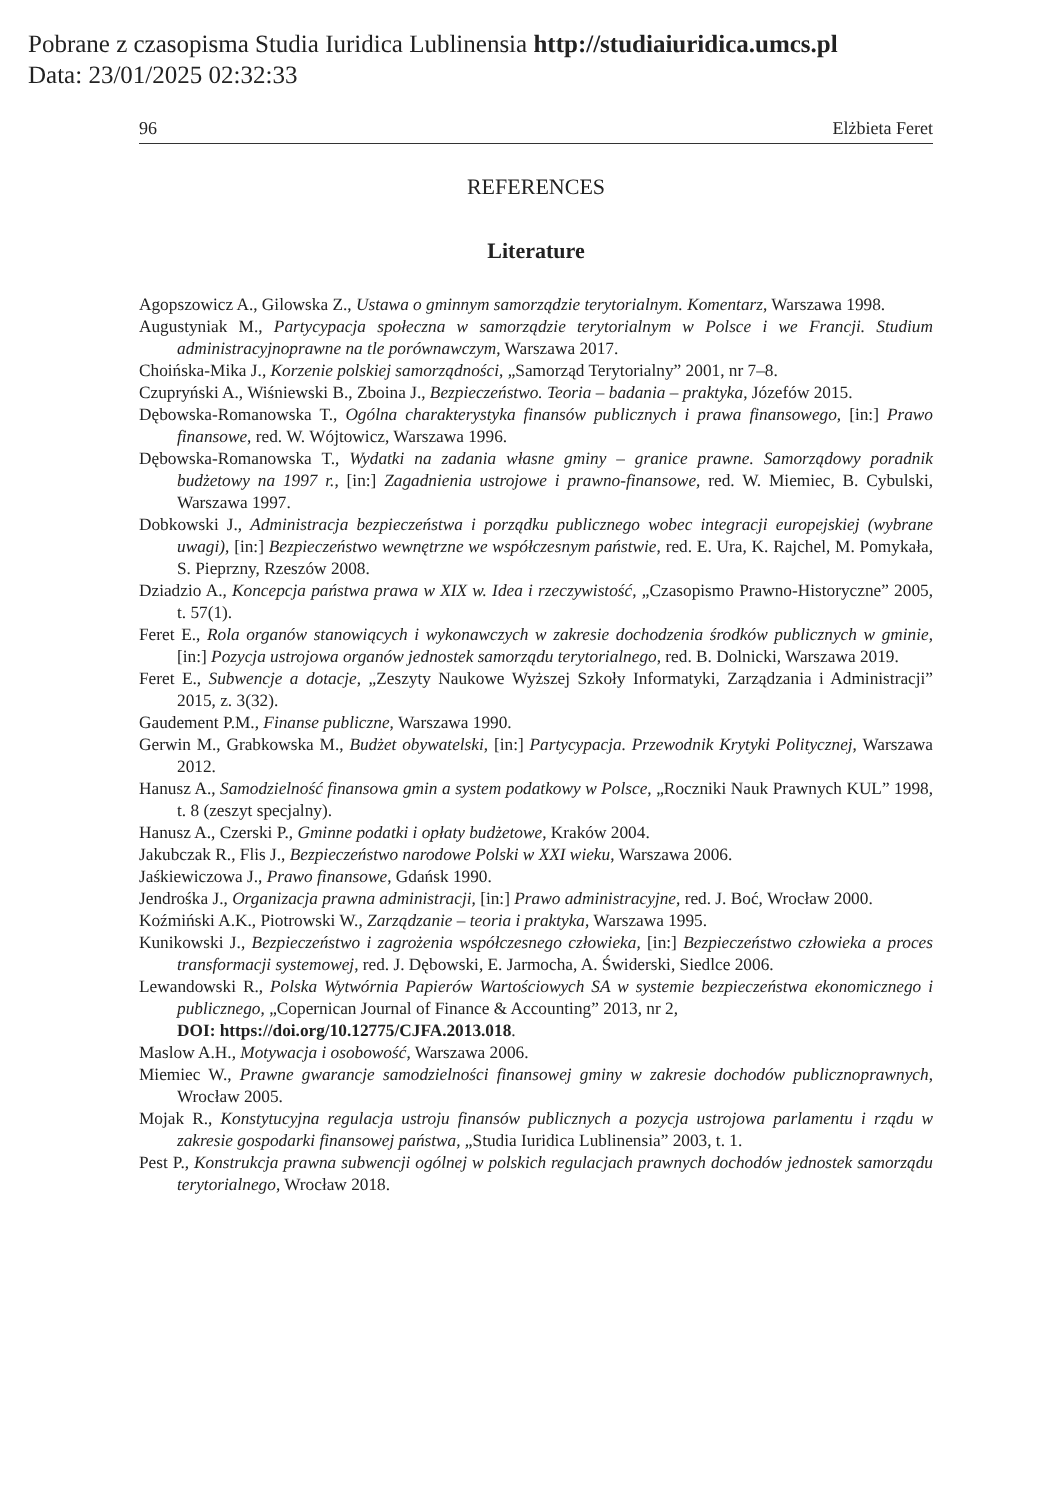Pobrane z czasopisma Studia Iuridica Lublinensia http://studiaiuridica.umcs.pl
Data: 23/01/2025 02:32:33
96 Elżbieta Feret
REFERENCES
Literature
Agopszowicz A., Gilowska Z., Ustawa o gminnym samorządzie terytorialnym. Komentarz, Warszawa 1998.
Augustyniak M., Partycypacja społeczna w samorządzie terytorialnym w Polsce i we Francji. Studium administracyjnoprawne na tle porównawczym, Warszawa 2017.
Choińska-Mika J., Korzenie polskiej samorządności, „Samorząd Terytorialny” 2001, nr 7–8.
Czupryński A., Wiśniewski B., Zboina J., Bezpieczeństwo. Teoria – badania – praktyka, Józefów 2015.
Dębowska-Romanowska T., Ogólna charakterystyka finansów publicznych i prawa finansowego, [in:] Prawo finansowe, red. W. Wójtowicz, Warszawa 1996.
Dębowska-Romanowska T., Wydatki na zadania własne gminy – granice prawne. Samorządowy poradnik budżetowy na 1997 r., [in:] Zagadnienia ustrojowe i prawno-finansowe, red. W. Miemiec, B. Cybulski, Warszawa 1997.
Dobkowski J., Administracja bezpieczeństwa i porządku publicznego wobec integracji europejskiej (wybrane uwagi), [in:] Bezpieczeństwo wewnętrzne we współczesnym państwie, red. E. Ura, K. Rajchel, M. Pomykała, S. Pieprzny, Rzeszów 2008.
Dziadzio A., Koncepcja państwa prawa w XIX w. Idea i rzeczywistość, „Czasopismo Prawno-Historyczne” 2005, t. 57(1).
Feret E., Rola organów stanowiących i wykonawczych w zakresie dochodzenia środków publicznych w gminie, [in:] Pozycja ustrojowa organów jednostek samorządu terytorialnego, red. B. Dolnicki, Warszawa 2019.
Feret E., Subwencje a dotacje, „Zeszyty Naukowe Wyższej Szkoły Informatyki, Zarządzania i Administracji” 2015, z. 3(32).
Gaudement P.M., Finanse publiczne, Warszawa 1990.
Gerwin M., Grabkowska M., Budżet obywatelski, [in:] Partycypacja. Przewodnik Krytyki Politycznej, Warszawa 2012.
Hanusz A., Samodzielność finansowa gmin a system podatkowy w Polsce, „Roczniki Nauk Prawnych KUL” 1998, t. 8 (zeszyt specjalny).
Hanusz A., Czerski P., Gminne podatki i opłaty budżetowe, Kraków 2004.
Jakubczak R., Flis J., Bezpieczeństwo narodowe Polski w XXI wieku, Warszawa 2006.
Jaśkiewiczowa J., Prawo finansowe, Gdańsk 1990.
Jendrośka J., Organizacja prawna administracji, [in:] Prawo administracyjne, red. J. Boć, Wrocław 2000.
Koźmiński A.K., Piotrowski W., Zarządzanie – teoria i praktyka, Warszawa 1995.
Kunikowski J., Bezpieczeństwo i zagrożenia współczesnego człowieka, [in:] Bezpieczeństwo człowieka a proces transformacji systemowej, red. J. Dębowski, E. Jarmocha, A. Świderski, Siedlce 2006.
Lewandowski R., Polska Wytwórnia Papierów Wartościowych SA w systemie bezpieczeństwa ekonomicznego i publicznego, „Copernican Journal of Finance & Accounting” 2013, nr 2,
DOI: https://doi.org/10.12775/CJFA.2013.018.
Maslow A.H., Motywacja i osobowość, Warszawa 2006.
Miemiec W., Prawne gwarancje samodzielności finansowej gminy w zakresie dochodów publicznoprawnych, Wrocław 2005.
Mojak R., Konstytucyjna regulacja ustroju finansów publicznych a pozycja ustrojowa parlamentu i rządu w zakresie gospodarki finansowej państwa, „Studia Iuridica Lublinensia” 2003, t. 1.
Pest P., Konstrukcja prawna subwencji ogólnej w polskich regulacjach prawnych dochodów jednostek samorządu terytorialnego, Wrocław 2018.